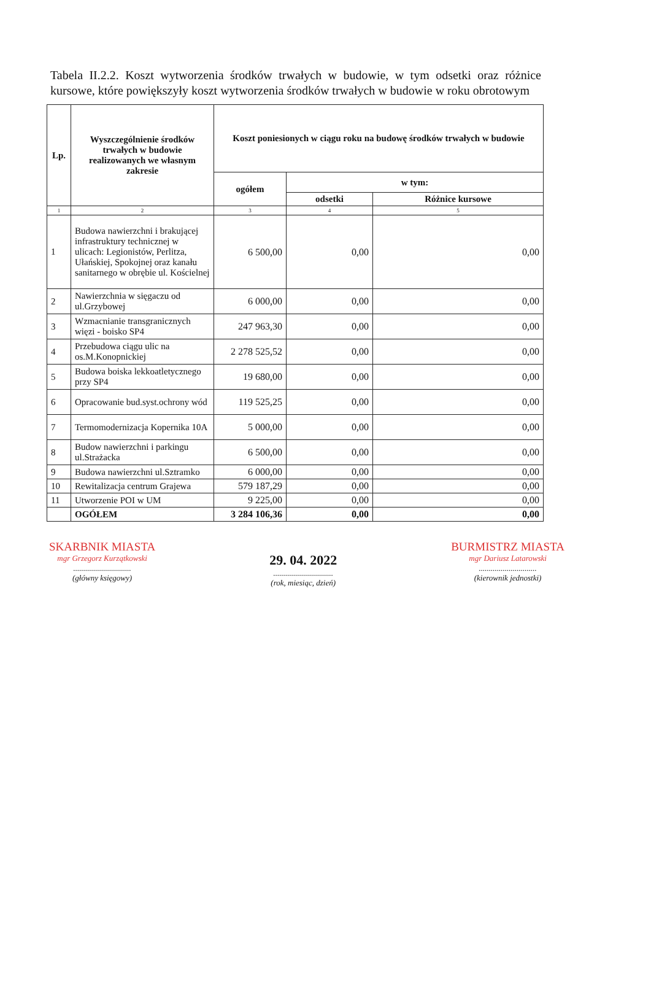Tabela II.2.2. Koszt wytworzenia środków trwałych w budowie, w tym odsetki oraz różnice kursowe, które powiększyły koszt wytworzenia środków trwałych w budowie w roku obrotowym
| Lp. | Wyszczególnienie środków trwałych w budowie realizowanych we własnym zakresie | Koszt poniesionych w ciągu roku na budowę środków trwałych w budowie | | |
| --- | --- | --- | --- | --- |
| | | ogółem | w tym: | |
| | | | odsetki | Różnice kursowe |
| 1 | 2 | 3 | 4 | 5 |
| 1 | Budowa nawierzchni i brakującej infrastruktury technicznej w ulicach: Legionistów, Perlitza, Ułańskiej, Spokojnej oraz kanału sanitarnego w obrębie ul. Kościelnej | 6 500,00 | 0,00 | 0,00 |
| 2 | Nawierzchnia w sięgaczu od ul.Grzybowej | 6 000,00 | 0,00 | 0,00 |
| 3 | Wzmacnianie transgranicznych więzi - boisko SP4 | 247 963,30 | 0,00 | 0,00 |
| 4 | Przebudowa ciągu ulic na os.M.Konopnickiej | 2 278 525,52 | 0,00 | 0,00 |
| 5 | Budowa boiska lekkoatletycznego przy SP4 | 19 680,00 | 0,00 | 0,00 |
| 6 | Opracowanie bud.syst.ochrony wód | 119 525,25 | 0,00 | 0,00 |
| 7 | Termomodernizacja Kopernika 10A | 5 000,00 | 0,00 | 0,00 |
| 8 | Budow nawierzchni i parkingu ul.Strażacka | 6 500,00 | 0,00 | 0,00 |
| 9 | Budowa nawierzchni ul.Sztramko | 6 000,00 | 0,00 | 0,00 |
| 10 | Rewitalizacja centrum Grajewa | 579 187,29 | 0,00 | 0,00 |
| 11 | Utworzenie POI w UM | 9 225,00 | 0,00 | 0,00 |
| | OGÓŁEM | 3 284 106,36 | 0,00 | 0,00 |
SKARBNIK MIASTA
mgr Grzegorz Kurzątkowski
.............................
(główny księgowy)
29. 04. 2022
..............................
(rok, miesiąc, dzień)
BURMISTRZ MIASTA
mgr Dariusz Latarowski
.............................
(kierownik jednostki)